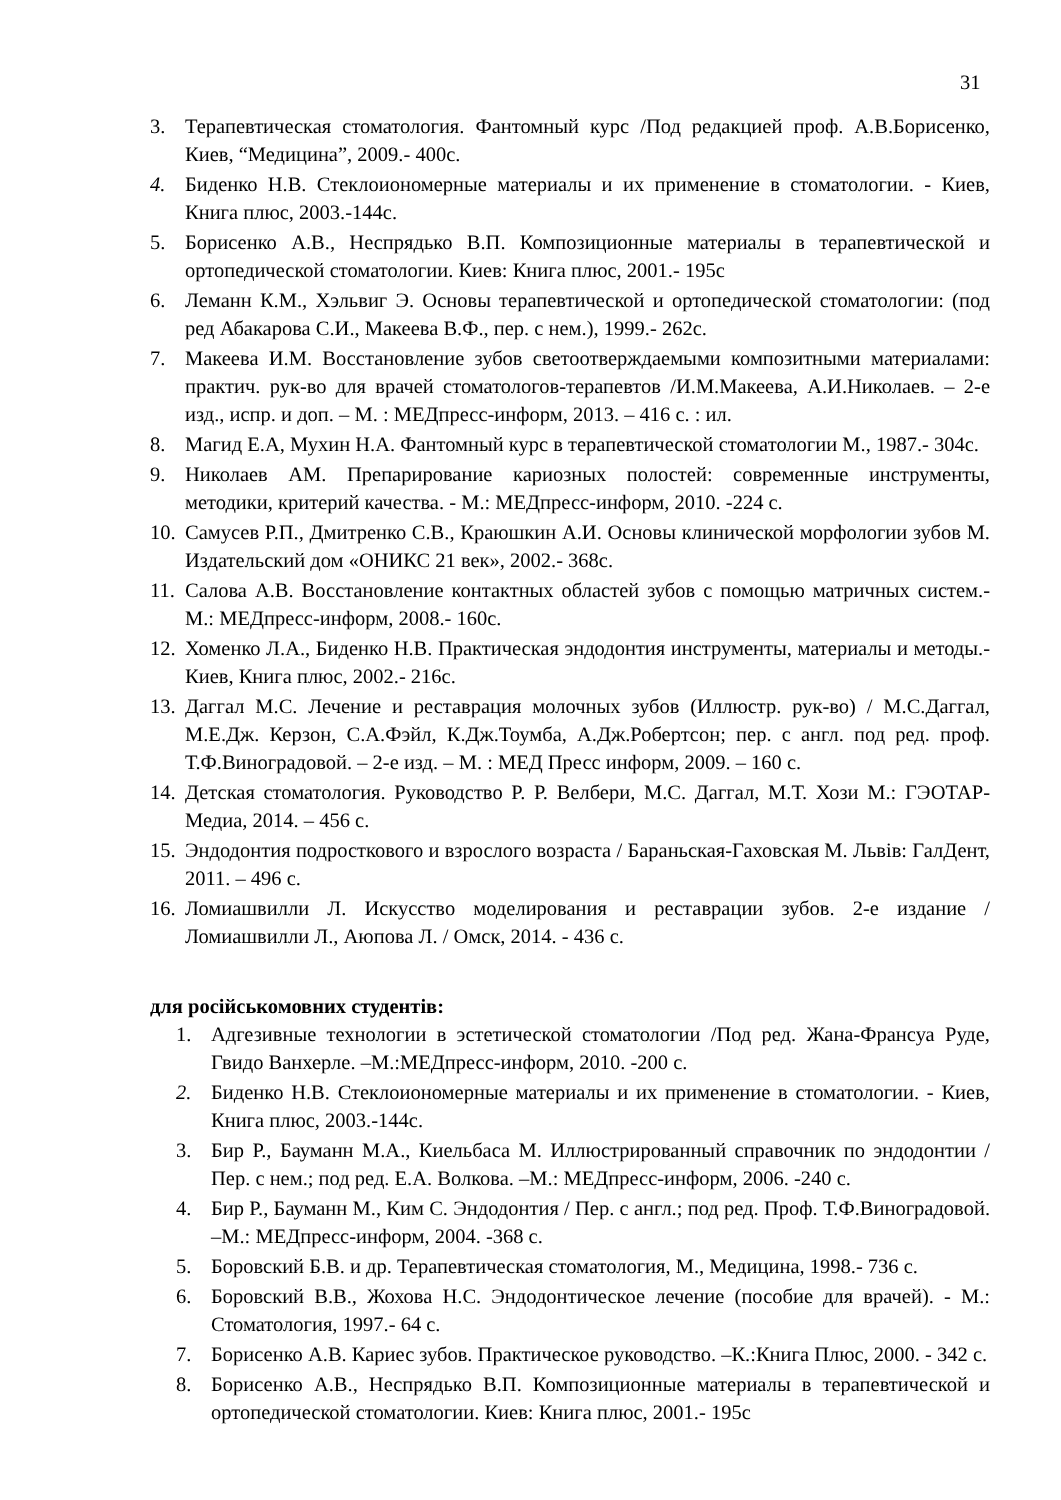31
3. Терапевтическая стоматология. Фантомный курс /Под редакцией проф. А.В.Борисенко, Киев, “Медицина”, 2009.- 400с.
4. Биденко Н.В. Стеклоиономерные материалы и их применение в стоматологии. - Киев, Книга плюс, 2003.-144с.
5. Борисенко А.В., Неспрядько В.П. Композиционные материалы в терапевтической и ортопедической стоматологии. Киев: Книга плюс, 2001.- 195с
6. Леманн К.М., Хэльвиг Э. Основы терапевтической и ортопедической стоматологии: (под ред Абакарова С.И., Макеева В.Ф., пер. с нем.), 1999.- 262с.
7. Макеева И.М. Восстановление зубов светоотверждаемыми композитными материалами: практич. рук-во для врачей стоматологов-терапевтов /И.М.Макеева, А.И.Николаев. – 2-е изд., испр. и доп. – М. : МЕДпресс-информ, 2013. – 416 с. : ил.
8. Магид Е.А, Мухин Н.А. Фантомный курс в терапевтической стоматологии М., 1987.- 304с.
9. Николаев АМ. Препарирование кариозных полостей: современные инструменты, методики, критерий качества. - М.: МЕДпресс-информ, 2010. -224 с.
10. Самусев Р.П., Дмитренко С.В., Краюшкин А.И. Основы клинической морфологии зубов М. Издательский дом «ОНИКС 21 век», 2002.- 368с.
11. Салова А.В. Восстановление контактных областей зубов с помощью матричных систем.- М.: МЕДпресс-информ, 2008.- 160с.
12. Хоменко Л.А., Биденко Н.В. Практическая эндодонтия инструменты, материалы и методы.- Киев, Книга плюс, 2002.- 216с.
13. Даггал М.С. Лечение и реставрация молочных зубов (Иллюстр. рук-во) / М.С.Даггал, М.Е.Дж. Керзон, С.А.Фэйл, К.Дж.Тоумба, А.Дж.Робертсон; пер. с англ. под ред. проф. Т.Ф.Виноградовой. – 2-е изд. – М. : МЕД Пресс информ, 2009. – 160 с.
14. Детская стоматология. Руководство Р. Р. Велбери, М.С. Даггал, М.Т. Хози М.: ГЭОТАР-Медиа, 2014. – 456 с.
15. Эндодонтия подросткового и взрослого возраста / Бараньская-Гаховская М. Львів: ГалДент, 2011. – 496 с.
16. Ломиашвилли Л. Искусство моделирования и реставрации зубов. 2-е издание / Ломиашвилли Л., Аюпова Л. / Омск, 2014. - 436 с.
для російськомовних студентів:
1. Адгезивные технологии в эстетической стоматологии /Под ред. Жана-Франсуа Руде, Гвидо Ванхерле. –М.:МЕДпресс-информ, 2010. -200 с.
2. Биденко Н.В. Стеклоиономерные материалы и их применение в стоматологии. - Киев, Книга плюс, 2003.-144с.
3. Бир Р., Бауманн М.А., Киельбаса М. Иллюстрированный справочник по эндодонтии / Пер. с нем.; под ред. Е.А. Волкова. –М.: МЕДпресс-информ, 2006. -240 с.
4. Бир Р., Бауманн М., Ким С. Эндодонтия / Пер. с англ.; под ред. Проф. Т.Ф.Виноградовой. –М.: МЕДпресс-информ, 2004. -368 с.
5. Боровский Б.В. и др. Терапевтическая стоматология, М., Медицина, 1998.- 736 с.
6. Боровский В.В., Жохова Н.С. Эндодонтическое лечение (пособие для врачей). - М.: Стоматология, 1997.- 64 с.
7. Борисенко А.В. Кариес зубов. Практическое руководство. –К.:Книга Плюс, 2000. - 342 с.
8. Борисенко А.В., Неспрядько В.П. Композиционные материалы в терапевтической и ортопедической стоматологии. Киев: Книга плюс, 2001.- 195с